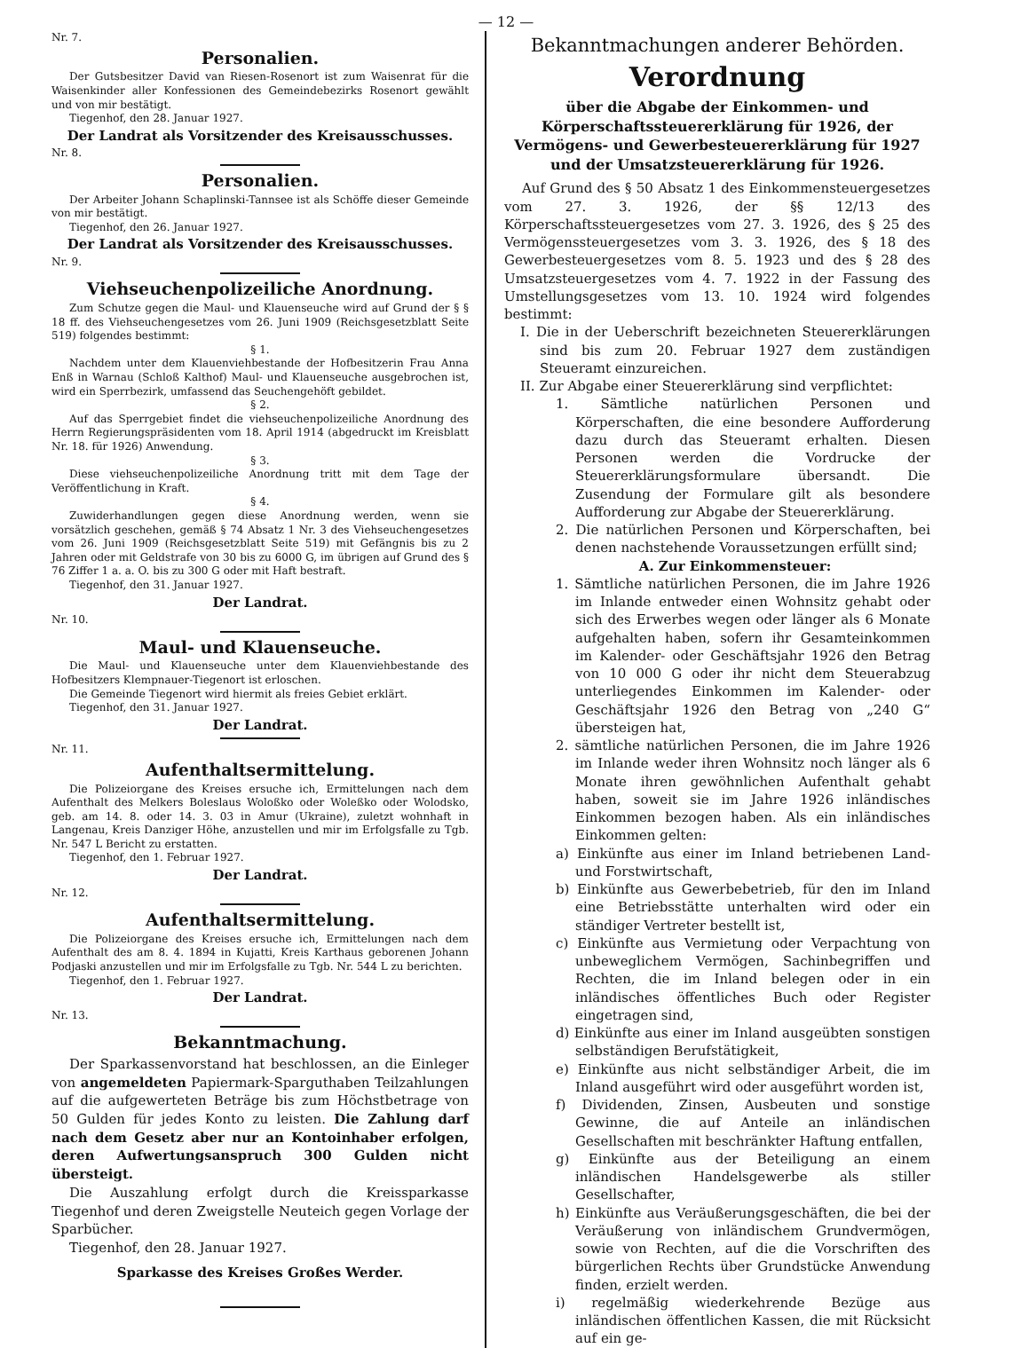— 12 —
Nr. 7.
Personalien.
Der Gutsbesitzer David van Riesen-Rosenort ist zum Waisenrat für die Waisenkinder aller Konfessionen des Gemeindebezirks Rosenort gewählt und von mir bestätigt.
Tiegenhof, den 28. Januar 1927.
Der Landrat als Vorsitzender des Kreisausschusses.
Nr. 8.
Personalien.
Der Arbeiter Johann Schaplinski-Tannsee ist als Schöffe dieser Gemeinde von mir bestätigt.
Tiegenhof, den 26. Januar 1927.
Der Landrat als Vorsitzender des Kreisausschusses.
Nr. 9.
Viehseuchenpolizeiliche Anordnung.
Zum Schutze gegen die Maul- und Klauenseuche wird auf Grund der § § 18 ff. des Viehseuchengesetzes vom 26. Juni 1909 (Reichsgesetzblatt Seite 519) folgendes bestimmt:
§ 1.
Nachdem unter dem Klauenviehbestande der Hofbesitzerin Frau Anna Enß in Warnau (Schloß Kalthof) Maul- und Klauenseuche ausgebrochen ist, wird ein Sperrbezirk, umfassend das Seuchengehöft gebildet.
§ 2.
Auf das Sperrgebiet findet die viehseuchenpolizeiliche Anordnung des Herrn Regierungspräsidenten vom 18. April 1914 (abgedruckt im Kreisblatt Nr. 18. für 1926) Anwendung.
§ 3.
Diese viehseuchenpolizeiliche Anordnung tritt mit dem Tage der Veröffentlichung in Kraft.
§ 4.
Zuwiderhandlungen gegen diese Anordnung werden, wenn sie vorsätzlich geschehen, gemäß § 74 Absatz 1 Nr. 3 des Viehseuchengesetzes vom 26. Juni 1909 (Reichsgesetzblatt Seite 519) mit Gefängnis bis zu 2 Jahren oder mit Geldstrafe von 30 bis zu 6000 G, im übrigen auf Grund des § 76 Ziffer 1 a. a. O. bis zu 300 G oder mit Haft bestraft.
Tiegenhof, den 31. Januar 1927.
Der Landrat.
Nr. 10.
Maul- und Klauenseuche.
Die Maul- und Klauenseuche unter dem Klauenviehbestande des Hofbesitzers Klempnauer-Tiegenort ist erloschen.
Die Gemeinde Tiegenort wird hiermit als freies Gebiet erklärt.
Tiegenhof, den 31. Januar 1927.
Der Landrat.
Nr. 11.
Aufenthaltsermittelung.
Die Polizeiorgane des Kreises ersuche ich, Ermittelungen nach dem Aufenthalt des Melkers Boleslaus Woloßko oder Woleßko oder Wolodsko, geb. am 14. 8. oder 14. 3. 03 in Amur (Ukraine), zuletzt wohnhaft in Langenau, Kreis Danziger Höhe, anzustellen und mir im Erfolgsfalle zu Tgb. Nr. 547 L Bericht zu erstatten.
Tiegenhof, den 1. Februar 1927.
Der Landrat.
Nr. 12.
Aufenthaltsermittelung.
Die Polizeiorgane des Kreises ersuche ich, Ermittelungen nach dem Aufenthalt des am 8. 4. 1894 in Kujatti, Kreis Karthaus geborenen Johann Podjaski anzustellen und mir im Erfolgsfalle zu Tgb. Nr. 544 L zu berichten.
Tiegenhof, den 1. Februar 1927.
Der Landrat.
Nr. 13.
Bekanntmachung.
Der Sparkassenvorstand hat beschlossen, an die Einleger von angemeldeten Papiermark-Sparguthaben Teilzahlungen auf die aufgewerteten Beträge bis zum Höchstbetrage von 50 Gulden für jedes Konto zu leisten. Die Zahlung darf nach dem Gesetz aber nur an Kontoinhaber erfolgen, deren Aufwertungsanspruch 300 Gulden nicht übersteigt.
Die Auszahlung erfolgt durch die Kreissparkasse Tiegenhof und deren Zweigstelle Neuteich gegen Vorlage der Sparbücher.
Tiegenhof, den 28. Januar 1927.
Sparkasse des Kreises Großes Werder.
Bekanntmachungen anderer Behörden.
Verordnung
über die Abgabe der Einkommen- und Körperschaftssteuererklärung für 1926, der Vermögens- und Gewerbesteuererklärung für 1927 und der Umsatzsteuererklärung für 1926.
Auf Grund des § 50 Absatz 1 des Einkommensteuergesetzes vom 27. 3. 1926, der §§ 12/13 des Körperschaftssteuergesetzes vom 27. 3. 1926, des § 25 des Vermögenssteuergesetzes vom 3. 3. 1926, des § 18 des Gewerbesteuergesetzes vom 8. 5. 1923 und des § 28 des Umsatzsteuergesetzes vom 4. 7. 1922 in der Fassung des Umstellungsgesetzes vom 13. 10. 1924 wird folgendes bestimmt:
I. Die in der Ueberschrift bezeichneten Steuererklärungen sind bis zum 20. Februar 1927 dem zuständigen Steueramt einzureichen.
II. Zur Abgabe einer Steuererklärung sind verpflichtet:
1. Sämtliche natürlichen Personen und Körperschaften, die eine besondere Aufforderung dazu durch das Steueramt erhalten. Diesen Personen werden die Vordrucke der Steuererklärungsformulare übersandt. Die Zusendung der Formulare gilt als besondere Aufforderung zur Abgabe der Steuererklärung.
2. Die natürlichen Personen und Körperschaften, bei denen nachstehende Voraussetzungen erfüllt sind;
A. Zur Einkommensteuer:
1. Sämtliche natürlichen Personen, die im Jahre 1926 im Inlande entweder einen Wohnsitz gehabt oder sich des Erwerbes wegen oder länger als 6 Monate aufgehalten haben, sofern ihr Gesamteinkommen im Kalender- oder Geschäftsjahr 1926 den Betrag von 10 000 G oder ihr nicht dem Steuerabzug unterliegendes Einkommen im Kalender- oder Geschäftsjahr 1926 den Betrag von „240 G“ übersteigen hat,
2. sämtliche natürlichen Personen, die im Jahre 1926 im Inlande weder ihren Wohnsitz noch länger als 6 Monate ihren gewöhnlichen Aufenthalt gehabt haben, soweit sie im Jahre 1926 inländisches Einkommen bezogen haben. Als ein inländisches Einkommen gelten:
a) Einkünfte aus einer im Inland betriebenen Land- und Forstwirtschaft,
b) Einkünfte aus Gewerbebetrieb, für den im Inland eine Betriebsstätte unterhalten wird oder ein ständiger Vertreter bestellt ist,
c) Einkünfte aus Vermietung oder Verpachtung von unbeweglichem Vermögen, Sachinbegriffen und Rechten, die im Inland belegen oder in ein inländisches öffentliches Buch oder Register eingetragen sind,
d) Einkünfte aus einer im Inland ausgeübten sonstigen selbständigen Berufstätigkeit,
e) Einkünfte aus nicht selbständiger Arbeit, die im Inland ausgeführt wird oder ausgeführt worden ist,
f) Dividenden, Zinsen, Ausbeuten und sonstige Gewinne, die auf Anteile an inländischen Gesellschaften mit beschränkter Haftung entfallen,
g) Einkünfte aus der Beteiligung an einem inländischen Handelsgewerbe als stiller Gesellschafter,
h) Einkünfte aus Veräußerungsgeschäften, die bei der Veräußerung von inländischem Grundvermögen, sowie von Rechten, auf die die Vorschriften des bürgerlichen Rechts über Grundstücke Anwendung finden, erzielt werden.
i) regelmäßig wiederkehrende Bezüge aus inländischen öffentlichen Kassen, die mit Rücksicht auf ein ge-